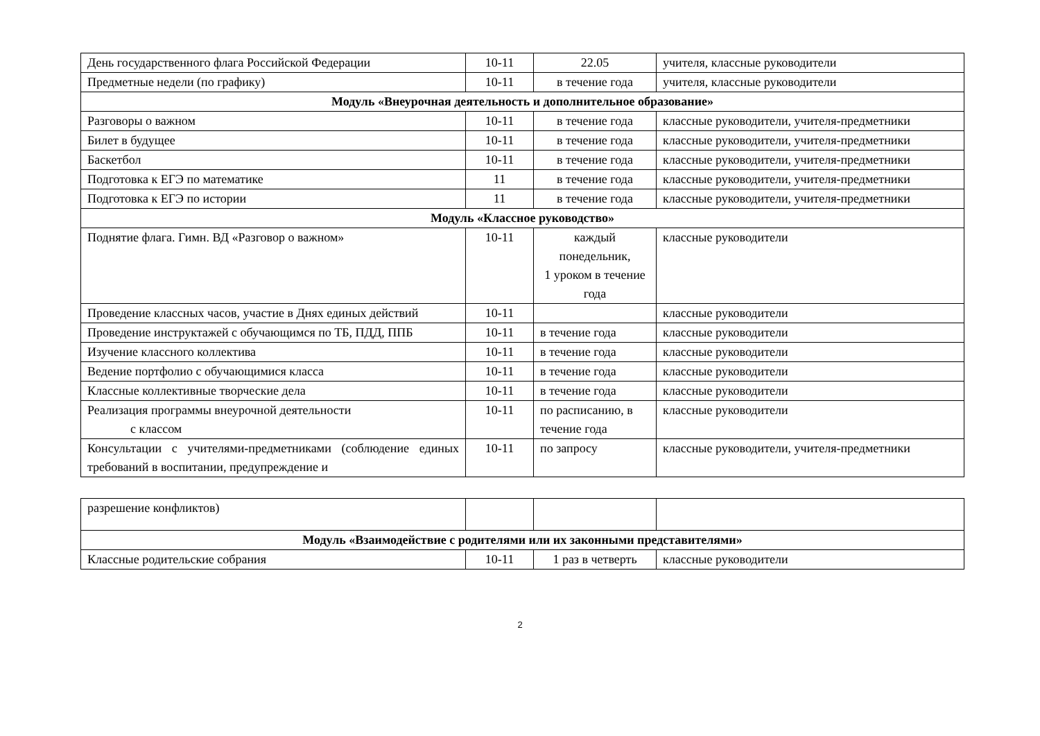| День государственного флага Российской Федерации | 10-11 | 22.05 | учителя, классные руководители |
| Предметные недели (по графику) | 10-11 | в течение года | учителя, классные руководители |
| Модуль «Внеурочная деятельность и дополнительное образование» | | | |
| Разговоры о важном | 10-11 | в течение года | классные руководители, учителя-предметники |
| Билет в будущее | 10-11 | в течение года | классные руководители, учителя-предметники |
| Баскетбол | 10-11 | в течение года | классные руководители, учителя-предметники |
| Подготовка к ЕГЭ по математике | 11 | в течение года | классные руководители, учителя-предметники |
| Подготовка к ЕГЭ по истории | 11 | в течение года | классные руководители, учителя-предметники |
| Модуль «Классное руководство» | | | |
| Поднятие флага. Гимн. ВД «Разговор о важном» | 10-11 | каждый понедельник, 1 уроком в течение года | классные руководители |
| Проведение классных часов, участие в Днях единых действий | 10-11 | | классные руководители |
| Проведение инструктажей с обучающимся по ТБ, ПДД, ППБ | 10-11 | в течение года | классные руководители |
| Изучение классного коллектива | 10-11 | в течение года | классные руководители |
| Ведение портфолио с обучающимися класса | 10-11 | в течение года | классные руководители |
| Классные коллективные творческие дела | 10-11 | в течение года | классные руководители |
| Реализация программы внеурочной деятельности с классом | 10-11 | по расписанию, в течение года | классные руководители |
| Консультации с учителями-предметниками (соблюдение единых требований в воспитании, предупреждение и | 10-11 | по запросу | классные руководители, учителя-предметники |
| разрешение конфликтов) | | | |
| Модуль «Взаимодействие с родителями или их законными представителями» | | | |
| Классные родительские собрания | 10-11 | 1 раз в четверть | классные руководители |
2